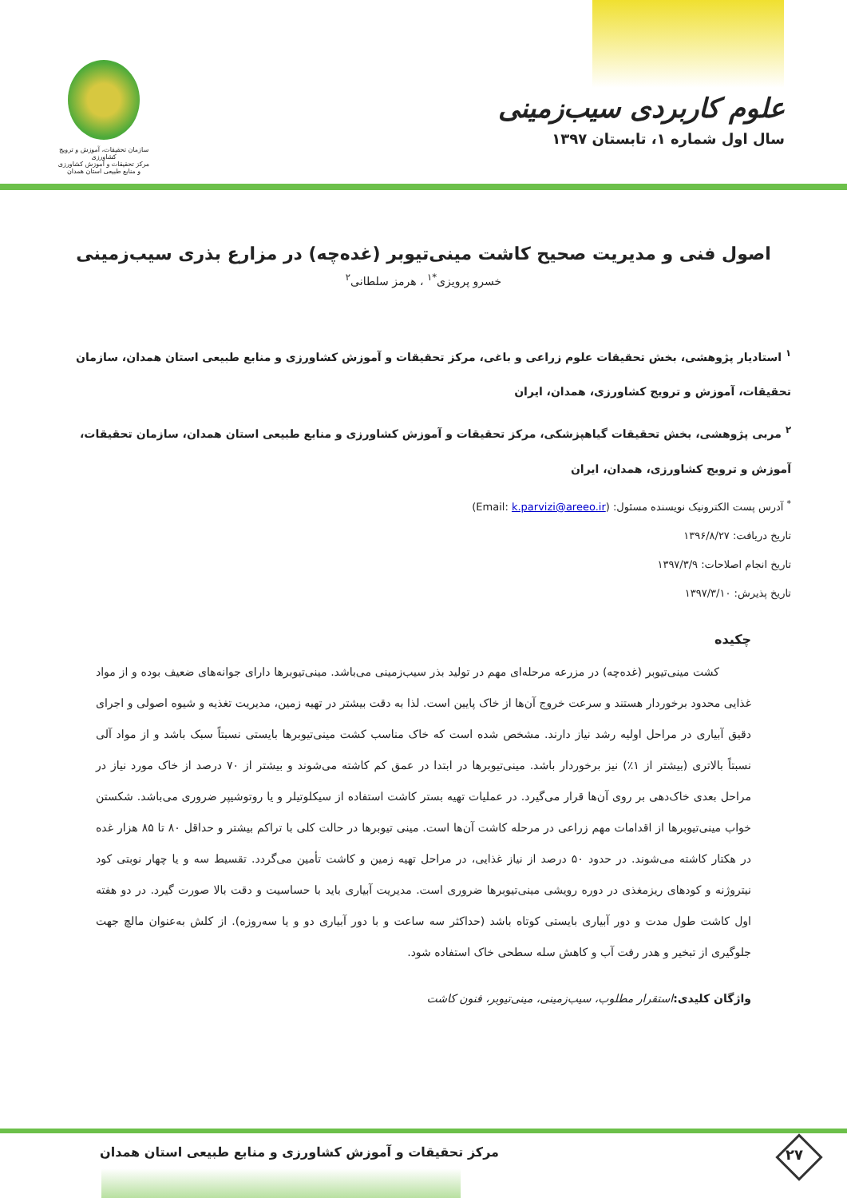سازمان تحقیقات، آموزش و ترویج کشاورزی
مرکز تحقیقات و آموزش کشاورزی و منابع طبیعی استان همدان
علوم کاربردی سیب‌زمینی
سال اول شماره ۱، تابستان ۱۳۹۷
اصول فنی و مدیریت صحیح کاشت مینی‌تیوبر (غده‌چه) در مزارع بذری سیب‌زمینی
خسرو پرویزی<sup>*۱</sup> ، هرمز سلطانی<sup>۲</sup>
<sup>۱</sup> استادیار پژوهشی، بخش تحقیقات علوم زراعی و باغی، مرکز تحقیقات و آموزش کشاورزی و منابع طبیعی استان همدان، سازمان تحقیقات، آموزش و ترویج کشاورزی، همدان، ایران
<sup>۲</sup> مربی پژوهشی، بخش تحقیقات گیاهپزشکی، مرکز تحقیقات و آموزش کشاورزی و منابع طبیعی استان همدان، سازمان تحقیقات، آموزش و ترویج کشاورزی، همدان، ایران
<sup>*</sup> آدرس پست الکترونیک نویسنده مسئول: (Email: k.parvizi@areeo.ir)
تاریخ دریافت: ۱۳۹۶/۸/۲۷
تاریخ انجام اصلاحات: ۱۳۹۷/۳/۹
تاریخ پذیرش: ۱۳۹۷/۳/۱۰
چکیده
کشت مینی‌تیوبر (غده‌چه) در مزرعه مرحله‌ای مهم در تولید بذر سیب‌زمینی می‌باشد. مینی‌تیوبرها دارای جوانه‌های ضعیف بوده و از مواد غذایی محدود برخوردار هستند و سرعت خروج آن‌ها از خاک پایین است. لذا به دقت بیشتر در تهیه زمین، مدیریت تغذیه و شیوه اصولی و اجرای دقیق آبیاری در مراحل اولیه رشد نیاز دارند. مشخص شده است که خاک مناسب کشت مینی‌تیوبرها بایستی نسبتاً سبک باشد و از مواد آلی نسبتاً بالاتری (بیشتر از ۱٪) نیز برخوردار باشد. مینی‌تیوبرها در ابتدا در عمق کم کاشته می‌شوند و بیشتر از ۷۰ درصد از خاک مورد نیاز در مراحل بعدی خاک‌دهی بر روی آن‌ها قرار می‌گیرد. در عملیات تهیه بستر کاشت استفاده از سیکلوتیلر و یا روتوشیپر ضروری می‌باشد. شکستن خواب مینی‌تیوبرها از اقدامات مهم زراعی در مرحله کاشت آن‌ها است. مینی تیوبرها در حالت کلی با تراکم بیشتر و حداقل ۸۰ تا ۸۵ هزار غده در هکتار کاشته می‌شوند. در حدود ۵۰ درصد از نیاز غذایی، در مراحل تهیه زمین و کاشت تأمین می‌گردد. تقسیط سه و یا چهار نوبتی کود نیتروژنه و کودهای ریزمغذی در دوره رویشی مینی‌تیوبرها ضروری است. مدیریت آبیاری باید با حساسیت و دقت بالا صورت گیرد. در دو هفته اول کاشت طول مدت و دور آبیاری بایستی کوتاه باشد (حداکثر سه ساعت و با دور آبیاری دو و یا سه‌روزه). از کلش به‌عنوان مالچ جهت جلوگیری از تبخیر و هدر رفت آب و کاهش سله سطحی خاک استفاده شود.
واژگان کلیدی: استقرار مطلوب، سیب‌زمینی، مینی‌تیوبر، فنون کاشت
مرکز تحقیقات و آموزش کشاورزی و منابع طبیعی استان همدان
۲۷